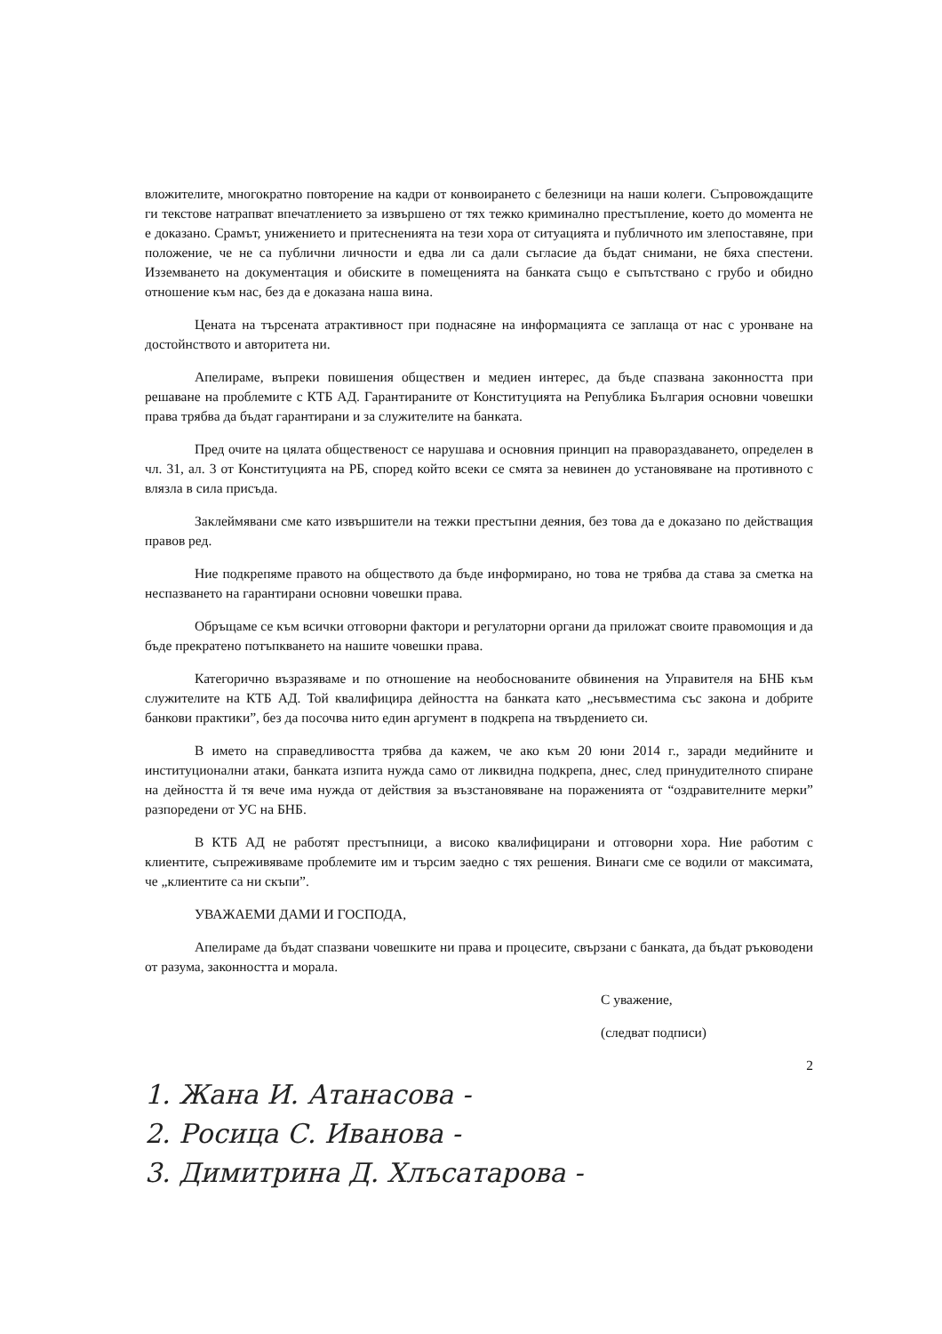вложителите, многократно повторение на кадри от конвоирането с белезници на наши колеги. Съпровождащите ги текстове натрапват впечатлението за извършено от тях тежко криминално престъпление, което до момента не е доказано. Срамът, унижението и притесненията на тези хора от ситуацията и публичното им злепоставяне, при положение, че не са публични личности и едва ли са дали съгласие да бъдат снимани, не бяха спестени. Изземването на документация и обиските в помещенията на банката също е съпътствано с грубо и обидно отношение към нас, без да е доказана наша вина.
Цената на търсената атрактивност при поднасяне на информацията се заплаща от нас с уронване на достойнството и авторитета ни.
Апелираме, въпреки повишения обществен и медиен интерес, да бъде спазвана законността при решаване на проблемите с КТБ АД. Гарантираните от Конституцията на Република България основни човешки права трябва да бъдат гарантирани и за служителите на банката.
Пред очите на цялата общественост се нарушава и основния принцип на правораздаването, определен в чл. 31, ал. 3 от Конституцията на РБ, според който всеки се смята за невинен до установяване на противното с влязла в сила присъда.
Заклеймявани сме като извършители на тежки престъпни деяния, без това да е доказано по действащия правов ред.
Ние подкрепяме правото на обществото да бъде информирано, но това не трябва да става за сметка на неспазването на гарантирани основни човешки права.
Обръщаме се към всички отговорни фактори и регулаторни органи да приложат своите правомощия и да бъде прекратено потъпкването на нашите човешки права.
Категорично възразяваме и по отношение на необоснованите обвинения на Управителя на БНБ към служителите на КТБ АД. Той квалифицира дейността на банката като „несъвместима със закона и добрите банкови практики”, без да посочва нито един аргумент в подкрепа на твърдението си.
В името на справедливостта трябва да кажем, че ако към 20 юни 2014 г., заради медийните и институционални атаки, банката изпита нужда само от ликвидна подкрепа, днес, след принудителното спиране на дейността й тя вече има нужда от действия за възстановяване на пораженията от “оздравителните мерки” разпоредени от УС на БНБ.
В КТБ АД не работят престъпници, а високо квалифицирани и отговорни хора. Ние работим с клиентите, съпреживяваме проблемите им и търсим заедно с тях решения. Винаги сме се водили от максимата, че „клиентите са ни скъпи”.
УВАЖАЕМИ ДАМИ И ГОСПОДА,
Апелираме да бъдат спазвани човешките ни права и процесите, свързани с банката, да бъдат ръководени от разума, законността и морала.
С уважение,
(следват подписи)
2
1. Жана И. Атанасова -
2. Росица С. Иванова -
3. Димитрина Д. Хлъсатарова -